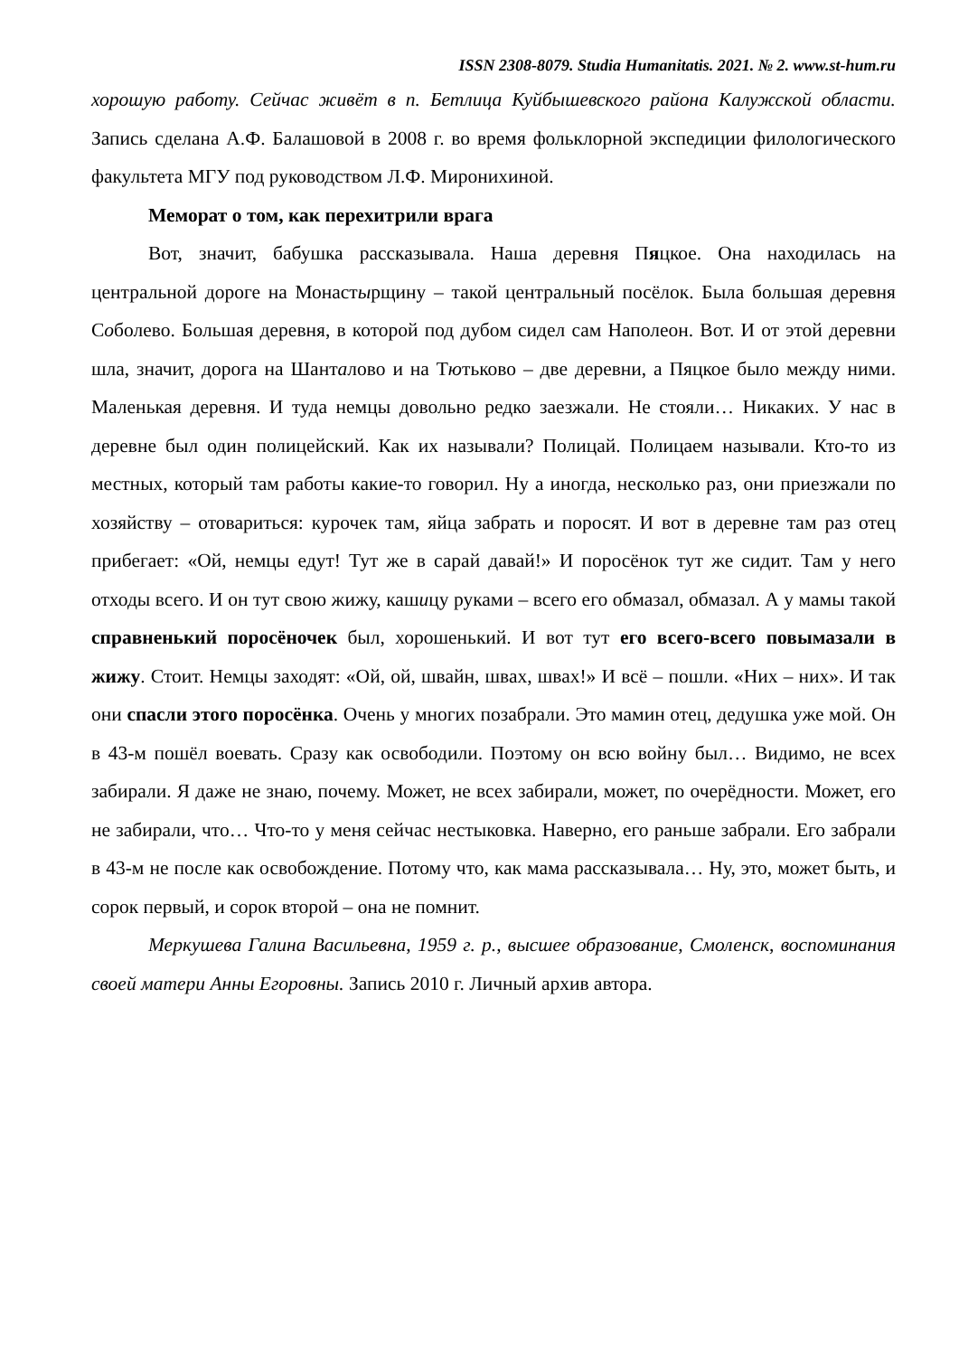ISSN 2308-8079. Studia Humanitatis. 2021. № 2. www.st-hum.ru
хорошую работу. Сейчас живёт в п. Бетлица Куйбышевского района Калужской области. Запись сделана А.Ф. Балашовой в 2008 г. во время фольклорной экспедиции филологического факультета МГУ под руководством Л.Ф. Миронихиной.
Меморат о том, как перехитрили врага
Вот, значит, бабушка рассказывала. Наша деревня Пяцкое. Она находилась на центральной дороге на Монастырщину – такой центральный посёлок. Была большая деревня Соболево. Большая деревня, в которой под дубом сидел сам Наполеон. Вот. И от этой деревни шла, значит, дорога на Шанталово и на Тютьково – две деревни, а Пяцкое было между ними. Маленькая деревня. И туда немцы довольно редко заезжали. Не стояли… Никаких. У нас в деревне был один полицейский. Как их называли? Полицай. Полицаем называли. Кто-то из местных, который там работы какие-то говорил. Ну а иногда, несколько раз, они приезжали по хозяйству – отовариться: курочек там, яйца забрать и поросят. И вот в деревне там раз отец прибегает: «Ой, немцы едут! Тут же в сарай давай!» И поросёнок тут же сидит. Там у него отходы всего. И он тут свою жижу, кашицу руками – всего его обмазал, обмазал. А у мамы такой справненький поросёночек был, хорошенький. И вот тут его всего-всего повымазали в жижу. Стоит. Немцы заходят: «Ой, ой, швайн, швах, швах!» И всё – пошли. «Них – них». И так они спасли этого поросёнка. Очень у многих позабрали. Это мамин отец, дедушка уже мой. Он в 43-м пошёл воевать. Сразу как освободили. Поэтому он всю войну был… Видимо, не всех забирали. Я даже не знаю, почему. Может, не всех забирали, может, по очерёдности. Может, его не забирали, что… Что-то у меня сейчас нестыковка. Наверно, его раньше забрали. Его забрали в 43-м не после как освобождение. Потому что, как мама рассказывала… Ну, это, может быть, и сорок первый, и сорок второй – она не помнит.
Меркушева Галина Васильевна, 1959 г. р., высшее образование, Смоленск, воспоминания своей матери Анны Егоровны. Запись 2010 г. Личный архив автора.